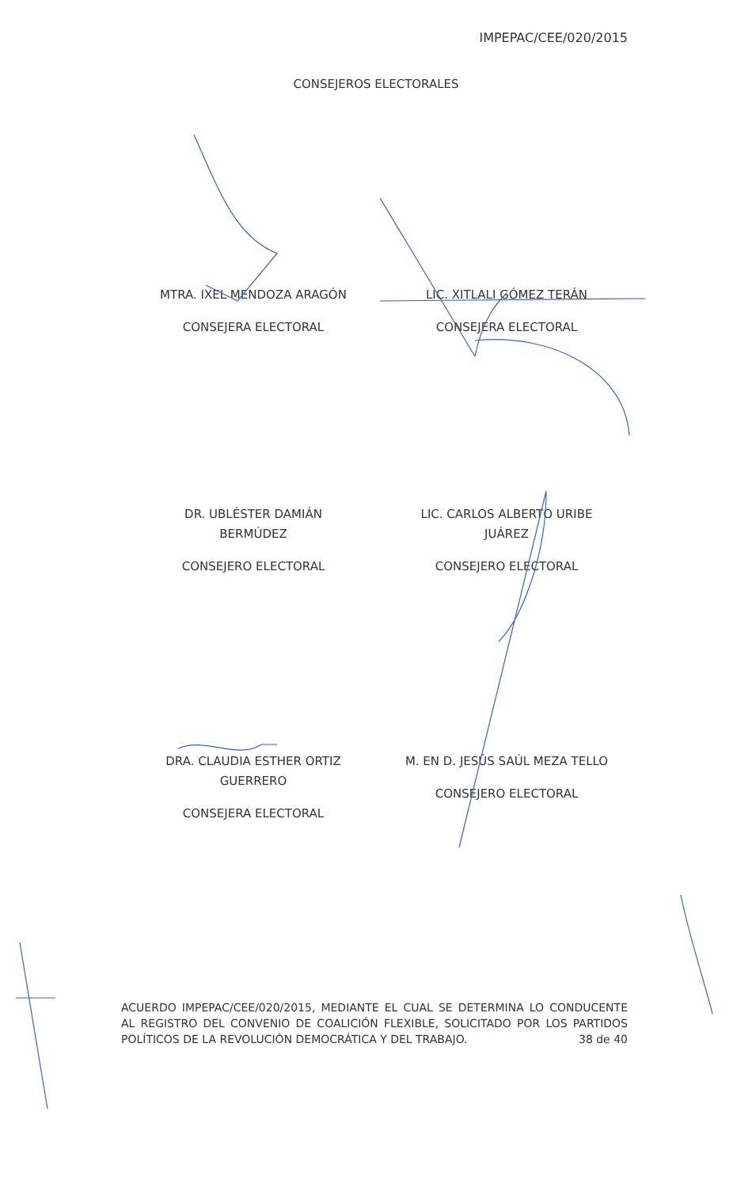IMPEPAC/CEE/020/2015
CONSEJEROS ELECTORALES
MTRA. IXEL MENDOZA ARAGÓN
CONSEJERA ELECTORAL
LIC. XITLALI GÓMEZ TERÁN
CONSEJERA ELECTORAL
DR. UBLÉSTER DAMIÁN
BERMÚDEZ
CONSEJERO ELECTORAL
LIC. CARLOS ALBERTO URIBE
JUÁREZ
CONSEJERO ELECTORAL
DRA. CLAUDIA ESTHER ORTIZ
GUERRERO
CONSEJERA ELECTORAL
M. EN D. JESÚS SAÚL MEZA TELLO
CONSEJERO ELECTORAL
ACUERDO IMPEPAC/CEE/020/2015, MEDIANTE EL CUAL SE DETERMINA LO CONDUCENTE AL REGISTRO DEL CONVENIO DE COALICIÓN FLEXIBLE, SOLICITADO POR LOS PARTIDOS POLÍTICOS DE LA REVOLUCIÓN DEMOCRÁTICA Y DEL TRABAJO. 38 de 40